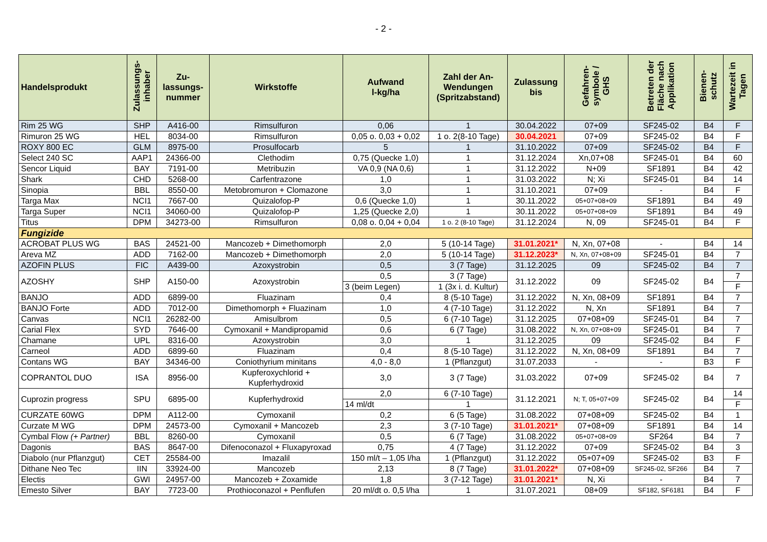- 2 -
| Handelsprodukt | Zulassungs- inhaber | Zu- lassungs- nummer | Wirkstoffe | Aufwand l-kg/ha | Zahl der An- Wendungen (Spritzabstand) | Zulassung bis | Gefahren- symbole / GHS | Betreten der Fläche nach Applikation | Bienen- schutz | Wartezeit in Tagen |
| --- | --- | --- | --- | --- | --- | --- | --- | --- | --- | --- |
| Rim 25 WG | SHP | A416-00 | Rimsulfuron | 0,06 | 1 | 30.04.2022 | 07+09 | SF245-02 | B4 | F |
| Rimuron 25 WG | HEL | 8034-00 | Rimsulfuron | 0,05 o. 0,03 + 0,02 | 1 o. 2(8-10 Tage) | 30.04.2021 | 07+09 | SF245-02 | B4 | F |
| ROXY 800 EC | GLM | 8975-00 | Prosulfocarb | 5 | 1 | 31.10.2022 | 07+09 | SF245-02 | B4 | F |
| Select 240 SC | AAP1 | 24366-00 | Clethodim | 0,75 (Quecke 1,0) | 1 | 31.12.2024 | Xn,07+08 | SF245-01 | B4 | 60 |
| Sencor Liquid | BAY | 7191-00 | Metribuzin | VA 0,9 (NA 0,6) | 1 | 31.12.2022 | N+09 | SF1891 | B4 | 42 |
| Shark | CHD | 5268-00 | Carfentrazone | 1,0 | 1 | 31.03.2022 | N; Xi | SF245-01 | B4 | 14 |
| Sinopia | BBL | 8550-00 | Metobromuron + Clomazone | 3,0 | 1 | 31.10.2021 | 07+09 | - | B4 | F |
| Targa Max | NCI1 | 7667-00 | Quizalofop-P | 0,6 (Quecke 1,0) | 1 | 30.11.2022 | 05+07+08+09 | SF1891 | B4 | 49 |
| Targa Super | NCI1 | 34060-00 | Quizalofop-P | 1,25 (Quecke 2,0) | 1 | 30.11.2022 | 05+07+08+09 | SF1891 | B4 | 49 |
| Titus | DPM | 34273-00 | Rimsulfuron | 0,08 o. 0,04 + 0,04 | 1 o. 2 (8-10 Tage) | 31.12.2024 | N, 09 | SF245-01 | B4 | F |
| Fungizide | | | | | | | | | | |
| ACROBAT PLUS WG | BAS | 24521-00 | Mancozeb + Dimethomorph | 2,0 | 5 (10-14 Tage) | 31.01.2021* | N, Xn, 07+08 | - | B4 | 14 |
| Areva MZ | ADD | 7162-00 | Mancozeb + Dimethomorph | 2,0 | 5 (10-14 Tage) | 31.12.2023* | N, Xn, 07+08+09 | SF245-01 | B4 | 7 |
| AZOFIN PLUS | FIC | A439-00 | Azoxystrobin | 0,5 | 3 (7 Tage) | 31.12.2025 | 09 | SF245-02 | B4 | 7 |
| AZOSHY | SHP | A150-00 | Azoxystrobin | 0,5 | 3 (7 Tage) | 31.12.2022 | 09 | SF245-02 | B4 | 7 |
| | | | | 3 (beim Legen) | 1 (3x i. d. Kultur) | | | | | F |
| BANJO | ADD | 6899-00 | Fluazinam | 0,4 | 8 (5-10 Tage) | 31.12.2022 | N, Xn, 08+09 | SF1891 | B4 | 7 |
| BANJO Forte | ADD | 7012-00 | Dimethomorph + Fluazinam | 1,0 | 4 (7-10 Tage) | 31.12.2022 | N, Xn | SF1891 | B4 | 7 |
| Canvas | NCI1 | 26282-00 | Amisulbrom | 0,5 | 6 (7-10 Tage) | 31.12.2025 | 07+08+09 | SF245-01 | B4 | 7 |
| Carial Flex | SYD | 7646-00 | Cymoxanil + Mandipropamid | 0,6 | 6 (7 Tage) | 31.08.2022 | N, Xn, 07+08+09 | SF245-01 | B4 | 7 |
| Chamane | UPL | 8316-00 | Azoxystrobin | 3,0 | 1 | 31.12.2025 | 09 | SF245-02 | B4 | F |
| Carneol | ADD | 6899-60 | Fluazinam | 0,4 | 8 (5-10 Tage) | 31.12.2022 | N, Xn, 08+09 | SF1891 | B4 | 7 |
| Contans WG | BAY | 34346-00 | Coniothyrium minitans | 4,0 - 8,0 | 1 (Pflanzgut) | 31.07.2033 | - | - | B3 | F |
| COPRANTOL DUO | ISA | 8956-00 | Kupferoxychlorid + Kupferhydroxid | 3,0 | 3 (7 Tage) | 31.03.2022 | 07+09 | SF245-02 | B4 | 7 |
| Cuprozin progress | SPU | 6895-00 | Kupferhydroxid | 2,0 | 6 (7-10 Tage) | 31.12.2021 | N; T, 05+07+09 | SF245-02 | B4 | 14 |
| | | | | 14 ml/dt | 1 | | | | | F |
| CURZATE 60WG | DPM | A112-00 | Cymoxanil | 0,2 | 6 (5 Tage) | 31.08.2022 | 07+08+09 | SF245-02 | B4 | 1 |
| Curzate M WG | DPM | 24573-00 | Cymoxanil + Mancozeb | 2,3 | 3 (7-10 Tage) | 31.01.2021* | 07+08+09 | SF1891 | B4 | 14 |
| Cymbal Flow (+ Partner) | BBL | 8260-00 | Cymoxanil | 0,5 | 6 (7 Tage) | 31.08.2022 | 05+07+08+09 | SF264 | B4 | 7 |
| Dagonis | BAS | 8647-00 | Difenoconazol + Fluxapyroxad | 0,75 | 4 (7 Tage) | 31.12.2022 | 07+09 | SF245-02 | B4 | 3 |
| Diabolo (nur Pflanzgut) | CET | 25584-00 | Imazalil | 150 ml/t – 1,05 l/ha | 1 (Pflanzgut) | 31.12.2022 | 05+07+09 | SF245-02 | B3 | F |
| Dithane Neo Tec | IIN | 33924-00 | Mancozeb | 2,13 | 8 (7 Tage) | 31.01.2022* | 07+08+09 | SF245-02, SF266 | B4 | 7 |
| Electis | GWI | 24957-00 | Mancozeb + Zoxamide | 1,8 | 3 (7-12 Tage) | 31.01.2021* | N, Xi | - | B4 | 7 |
| Emesto Silver | BAY | 7723-00 | Prothioconazol + Penflufen | 20 ml/dt o. 0,5 l/ha | 1 | 31.07.2021 | 08+09 | SF182, SF6181 | B4 | F |